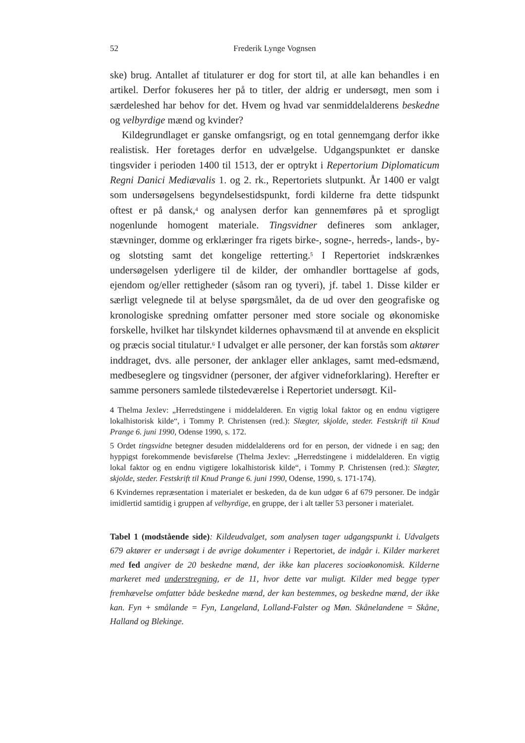52 Frederik Lynge Vognsen
ske) brug. Antallet af titulaturer er dog for stort til, at alle kan behandles i en artikel. Derfor fokuseres her på to titler, der aldrig er undersøgt, men som i særdeleshed har behov for det. Hvem og hvad var senmiddelalderens beskedne og velbyrdige mænd og kvinder?
Kildegrundlaget er ganske omfangsrigt, og en total gennemgang derfor ikke realistisk. Her foretages derfor en udvælgelse. Udgangspunktet er danske tingsvider i perioden 1400 til 1513, der er optrykt i Repertorium Diplomaticum Regni Danici Mediævalis 1. og 2. rk., Repertoriets slutpunkt. År 1400 er valgt som undersøgelsens begyndelsestidspunkt, fordi kilderne fra dette tidspunkt oftest er på dansk,<sup>4</sup> og analysen derfor kan gennemføres på et sprogligt nogenlunde homogent materiale. Tingsvidner defineres som anklager, stævninger, domme og erklæringer fra rigets birke-, sogne-, herreds-, lands-, by- og slotsting samt det kongelige retterting.<sup>5</sup> I Repertoriet indskrænkes undersøgelsen yderligere til de kilder, der omhandler borttagelse af gods, ejendom og/eller rettigheder (såsom ran og tyveri), jf. tabel 1. Disse kilder er særligt velegnede til at belyse spørgsmålet, da de ud over den geografiske og kronologiske spredning omfatter personer med store sociale og økonomiske forskelle, hvilket har tilskyndet kildernes ophavsmænd til at anvende en eksplicit og præcis social titulatur.<sup>6</sup> I udvalget er alle personer, der kan forstås som aktører inddraget, dvs. alle personer, der anklager eller anklages, samt med-edsmænd, medbeseglere og tingsvidner (personer, der afgiver vidneforklaring). Herefter er samme personers samlede tilstedeværelse i Repertoriet undersøgt. Kil-
4 Thelma Jexlev: „Herredstingene i middelalderen. En vigtig lokal faktor og en endnu vigtigere lokalhistorisk kilde“, i Tommy P. Christensen (red.): Slægter, skjolde, steder. Festskrift til Knud Prange 6. juni 1990, Odense 1990, s. 172.
5 Ordet tingsvidne betegner desuden middelalderens ord for en person, der vidnede i en sag; den hyppigst forekommende bevisførelse (Thelma Jexlev: „Herredstingene i middelalderen. En vigtig lokal faktor og en endnu vigtigere lokalhistorisk kilde“, i Tommy P. Christensen (red.): Slægter, skjolde, steder. Festskrift til Knud Prange 6. juni 1990, Odense, 1990, s. 171-174).
6 Kvindernes repræsentation i materialet er beskeden, da de kun udgør 6 af 679 personer. De indgår imidlertid samtidig i gruppen af velbyrdige, en gruppe, der i alt tæller 53 personer i materialet.
Tabel 1 (modstående side): Kildeudvalget, som analysen tager udgangspunkt i. Udvalgets 679 aktører er undersøgt i de øvrige dokumenter i Repertoriet, de indgår i. Kilder markeret med fed angiver de 20 beskedne mænd, der ikke kan placeres socioøkonomisk. Kilderne markeret med understregning, er de 11, hvor dette var muligt. Kilder med begge typer fremhævelse omfatter både beskedne mænd, der kan bestemmes, og beskedne mænd, der ikke kan. Fyn + smålande = Fyn, Langeland, Lolland-Falster og Møn. Skånelandene = Skåne, Halland og Blekinge.